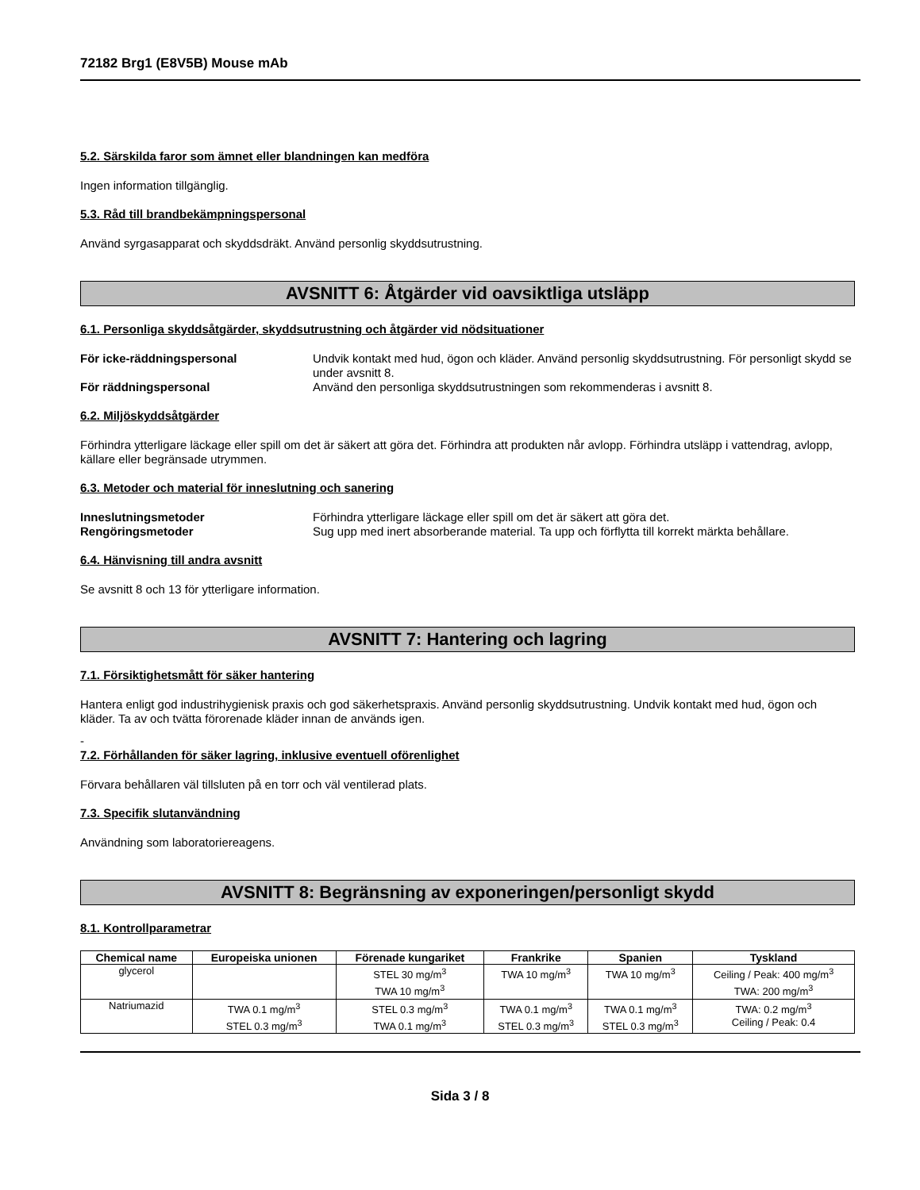72182 Brg1 (E8V5B) Mouse mAb
5.2. Särskilda faror som ämnet eller blandningen kan medföra
Ingen information tillgänglig.
5.3. Råd till brandbekämpningspersonal
Använd syrgasapparat och skyddsdräkt. Använd personlig skyddsutrustning.
AVSNITT 6: Åtgärder vid oavsiktliga utsläpp
6.1. Personliga skyddsåtgärder, skyddsutrustning och åtgärder vid nödsituationer
För icke-räddningspersonal Undvik kontakt med hud, ögon och kläder. Använd personlig skyddsutrustning. För personligt skydd se under avsnitt 8. För räddningspersonal Använd den personliga skyddsutrustningen som rekommenderas i avsnitt 8.
6.2. Miljöskyddsåtgärder
Förhindra ytterligare läckage eller spill om det är säkert att göra det. Förhindra att produkten når avlopp. Förhindra utsläpp i vattendrag, avlopp, källare eller begränsade utrymmen.
6.3. Metoder och material för inneslutning och sanering
Inneslutningsmetoder Förhindra ytterligare läckage eller spill om det är säkert att göra det. Rengöringsmetoder Sug upp med inert absorberande material. Ta upp och förflytta till korrekt märkta behållare.
6.4. Hänvisning till andra avsnitt
Se avsnitt 8 och 13 för ytterligare information.
AVSNITT 7: Hantering och lagring
7.1. Försiktighetsmått för säker hantering
Hantera enligt god industrihygienisk praxis och god säkerhetspraxis. Använd personlig skyddsutrustning. Undvik kontakt med hud, ögon och kläder. Ta av och tvätta förorenade kläder innan de används igen.
-
7.2. Förhållanden för säker lagring, inklusive eventuell oförenlighet
Förvara behållaren väl tillsluten på en torr och väl ventilerad plats.
7.3. Specifik slutanvändning
Användning som laboratoriereagens.
AVSNITT 8: Begränsning av exponeringen/personligt skydd
8.1. Kontrollparametrar
| Chemical name | Europeiska unionen | Förenade kungariket | Frankrike | Spanien | Tyskland |
| --- | --- | --- | --- | --- | --- |
| glycerol | | STEL 30 mg/m<sup>3</sup> TWA 10 mg/m<sup>3</sup> | TWA 10 mg/m<sup>3</sup> | TWA 10 mg/m<sup>3</sup> | Ceiling / Peak: 400 mg/m<sup>3</sup> TWA: 200 mg/m<sup>3</sup> |
| Natriumazid | TWA 0.1 mg/m<sup>3</sup> STEL 0.3 mg/m<sup>3</sup> | STEL 0.3 mg/m<sup>3</sup> TWA 0.1 mg/m<sup>3</sup> | TWA 0.1 mg/m<sup>3</sup> STEL 0.3 mg/m<sup>3</sup> | TWA 0.1 mg/m<sup>3</sup> STEL 0.3 mg/m<sup>3</sup> | TWA: 0.2 mg/m<sup>3</sup> Ceiling / Peak: 0.4 |
Sida 3 / 8